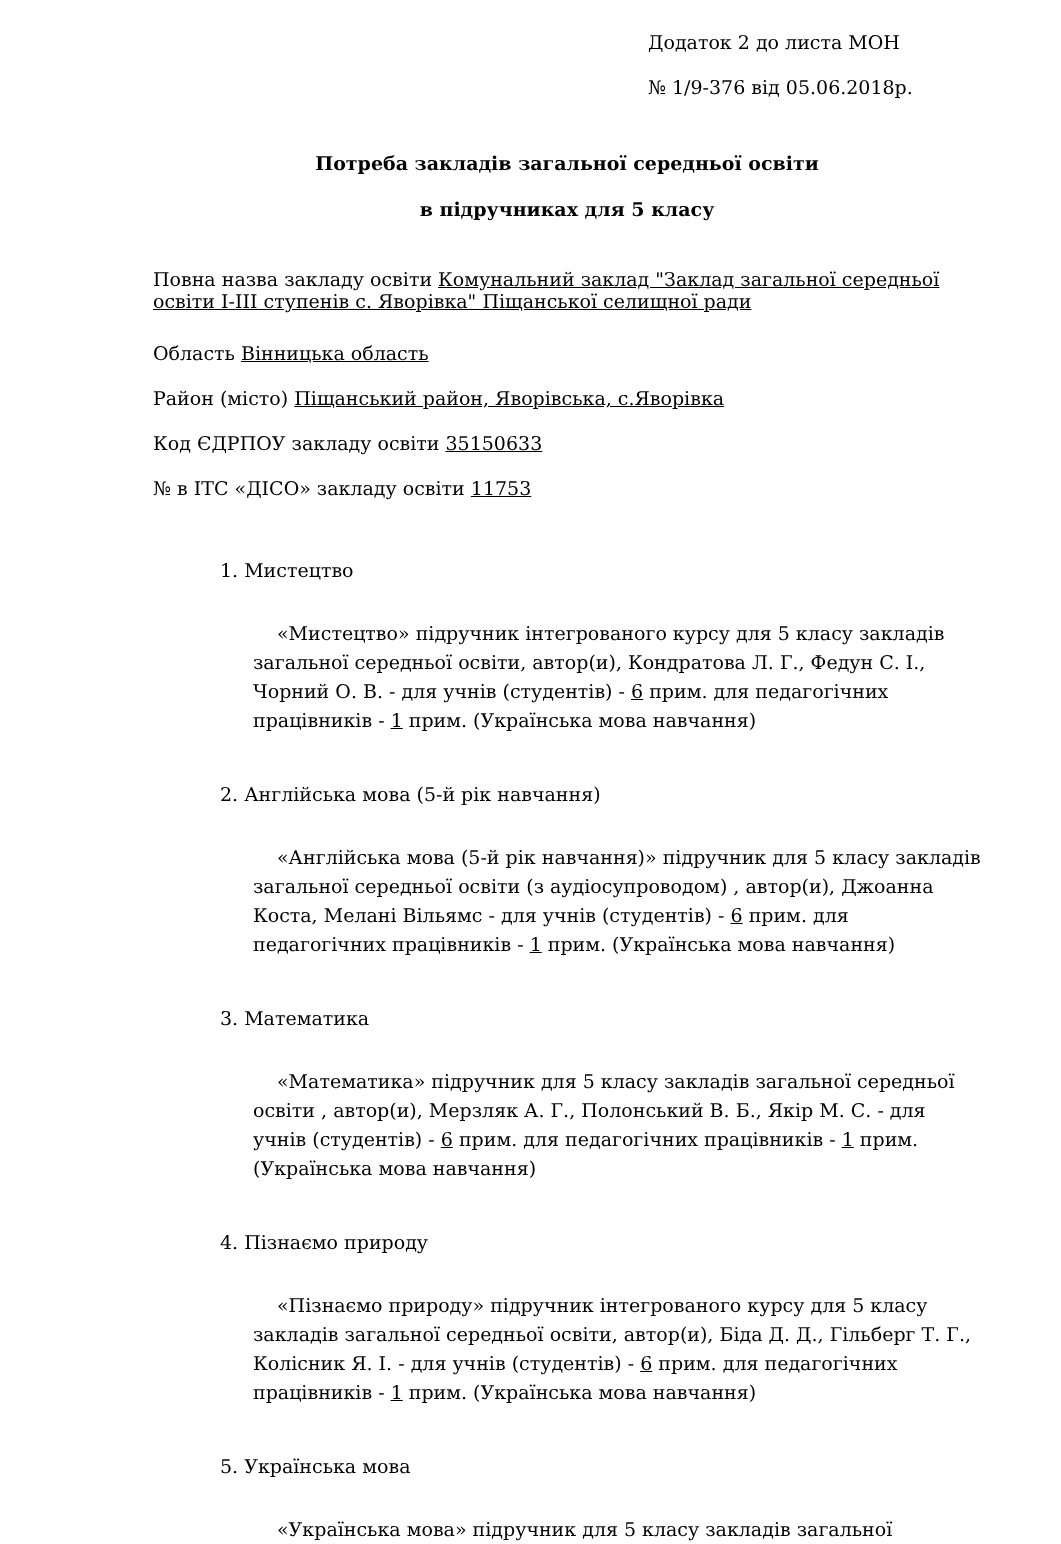Додаток 2 до листа МОН
№ 1/9-376 від 05.06.2018р.
Потреба закладів загальної середньої освіти
в підручниках для 5 класу
Повна назва закладу освіти Комунальний заклад "Заклад загальної середньої освіти І-ІІІ ступенів с. Яворівка" Піщанської селищної ради
Область Вінницька область
Район (місто) Піщанський район, Яворівська, с.Яворівка
Код ЄДРПОУ закладу освіти 35150633
№ в ІТС «ДІСО» закладу освіти 11753
1. Мистецтво
«Мистецтво» підручник інтегрованого курсу для 5 класу закладів загальної середньої освіти, автор(и), Кондратова Л. Г., Федун С. І., Чорний О. В. - для учнів (студентів) - 6 прим. для педагогічних працівників - 1 прим. (Українська мова навчання)
2. Англійська мова (5-й рік навчання)
«Англійська мова (5-й рік навчання)» підручник для 5 класу закладів загальної середньої освіти (з аудіосупроводом) , автор(и), Джоанна Коста, Мелані Вільямс - для учнів (студентів) - 6 прим. для педагогічних працівників - 1 прим. (Українська мова навчання)
3. Математика
«Математика» підручник для 5 класу закладів загальної середньої освіти , автор(и), Мерзляк А. Г., Полонський В. Б., Якір М. С. - для учнів (студентів) - 6 прим. для педагогічних працівників - 1 прим. (Українська мова навчання)
4. Пізнаємо природу
«Пізнаємо природу» підручник інтегрованого курсу для 5 класу закладів загальної середньої освіти, автор(и), Біда Д. Д., Гільберг Т. Г., Колісник Я. І. - для учнів (студентів) - 6 прим. для педагогічних працівників - 1 прим. (Українська мова навчання)
5. Українська мова
«Українська мова» підручник для 5 класу закладів загальної